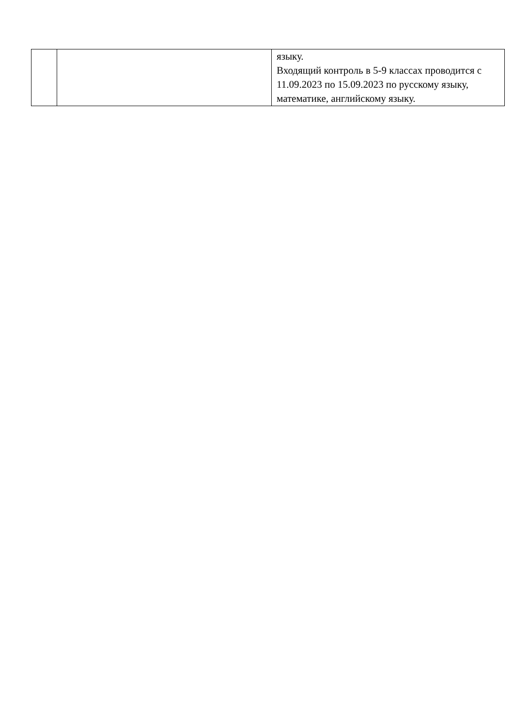| | | языку. Входящий контроль в 5-9 классах проводится с 11.09.2023 по 15.09.2023 по русскому языку, математике, английскому языку. |